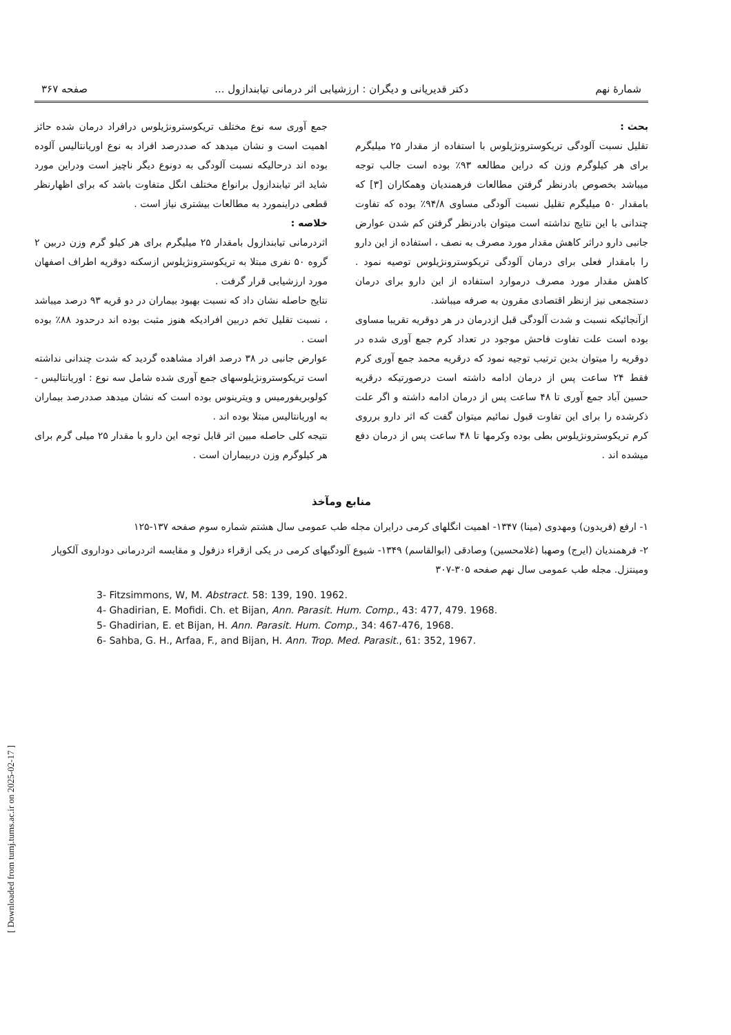شمارهٔ نهم دکتر قدیریانی و دیگران : ارزشیابی اثر درمانی تیابندازول ... صفحه ۳۶۷
بحث :
تقلیل نسبت آلودگی تریکوسترونژیلوس با استفاده از مقدار ۲۵ میلیگرم برای هر کیلوگرم وزن که دراین مطالعه ۹۳٪ بوده است جالب توجه میباشد بخصوص بادرنظر گرفتن مطالعات فرهمندیان وهمکاران [۳] که بامقدار ۵۰ میلیگرم تقلیل نسبت آلودگی مساوی ۹۴/۸٪ بوده که تفاوت چندانی با این نتایج نداشته است میتوان بادرنظر گرفتن کم شدن عوارض جانبی دارو دراثر کاهش مقدار مورد مصرف به نصف ، استفاده از این دارو را بامقدار فعلی برای درمان آلودگی تریکوسترونژیلوس توصیه نمود . کاهش مقدار مورد مصرف درموارد استفاده از این دارو برای درمان دستجمعی نیز ازنظر اقتصادی مقرون به صرفه میباشد.
ازآنجائیکه نسبت و شدت آلودگی قبل ازدرمان در هر دوقریه تقریبا مساوی بوده است علت تفاوت فاحش موجود در تعداد کرم جمع آوری شده در دوقریه را میتوان بدین ترتیب توجیه نمود که درقریه محمد جمع آوری کرم فقط ۲۴ ساعت پس از درمان ادامه داشته است درصورتیکه درقریه حسین آباد جمع آوری تا ۴۸ ساعت پس از درمان ادامه داشته و اگر علت ذکرشده را برای این تفاوت قبول نمائیم میتوان گفت که اثر دارو برروی کرم تریکوسترونژیلوس بطی بوده وکرمها تا ۴۸ ساعت پس از درمان دفع میشده اند .
جمع آوری سه نوع مختلف تریکوسترونژیلوس درافراد درمان شده حائز اهمیت است و نشان میدهد که صددرصد افراد به نوع اوریانتالیس آلوده بوده اند درحالیکه نسبت آلودگی به دونوع دیگر ناچیز است ودراین مورد شاید اثر تیابندازول برانواع مختلف انگل متفاوت باشد که برای اظهارنظر قطعی دراینمورد به مطالعات بیشتری نیاز است .
خلاصه :
اثردرمانی تیابندازول بامقدار ۲۵ میلیگرم برای هر کیلو گرم وزن دربین ۲ گروه ۵۰ نفری مبتلا به تریکوسترونژیلوس ازسکنه دوقریه اطراف اصفهان مورد ارزشیابی قرار گرفت .
نتایج حاصله نشان داد که نسبت بهبود بیماران در دو قریه ۹۳ درصد میباشد ، نسبت تقلیل تخم دربین افرادیکه هنوز مثبت بوده اند درحدود ۸۸٪ بوده است .
عوارض جانبی در ۳۸ درصد افراد مشاهده گردید که شدت چندانی نداشته است تریکوسترونژیلوسهای جمع آوری شده شامل سه نوع : اوریانتالیس - کولوبریفورمیس و ویترینوس بوده است که نشان میدهد صددرصد بیماران به اوریانتالیس مبتلا بوده اند .
نتیجه کلی حاصله مبین اثر قابل توجه این دارو با مقدار ۲۵ میلی گرم برای هر کیلوگرم وزن دربیماران است .
منابع ومآخذ
۱- ارفع (فریدون) ومهدوی (مینا) ۱۳۴۷- اهمیت انگلهای کرمی درایران مجله طب عمومی سال هشتم شماره سوم صفحه ۱۳۷-۱۲۵
۲- فرهمندیان (ایرج) وصهبا (غلامحسین) وصادقی (ابوالقاسم) ۱۳۴۹- شیوع آلودگیهای کرمی در یکی ازقراء دزفول و مقایسه اثردرمانی دوداروی آلکوپار ومینتزل. مجله طب عمومی سال نهم صفحه ۳۰۵-۳۰۷
3- Fitzsimmons, W, M. Abstract. 58: 139, 190. 1962.
4- Ghadirian, E. Mofidi. Ch. et Bijan, Ann. Parasit. Hum. Comp., 43: 477, 479. 1968.
5- Ghadirian, E. et Bijan, H. Ann. Parasit. Hum. Comp., 34: 467-476, 1968.
6- Sahba, G. H., Arfaa, F., and Bijan, H. Ann. Trop. Med. Parasit., 61: 352, 1967.
[ Downloaded from tumj.tums.ac.ir on 2025-02-17 ]